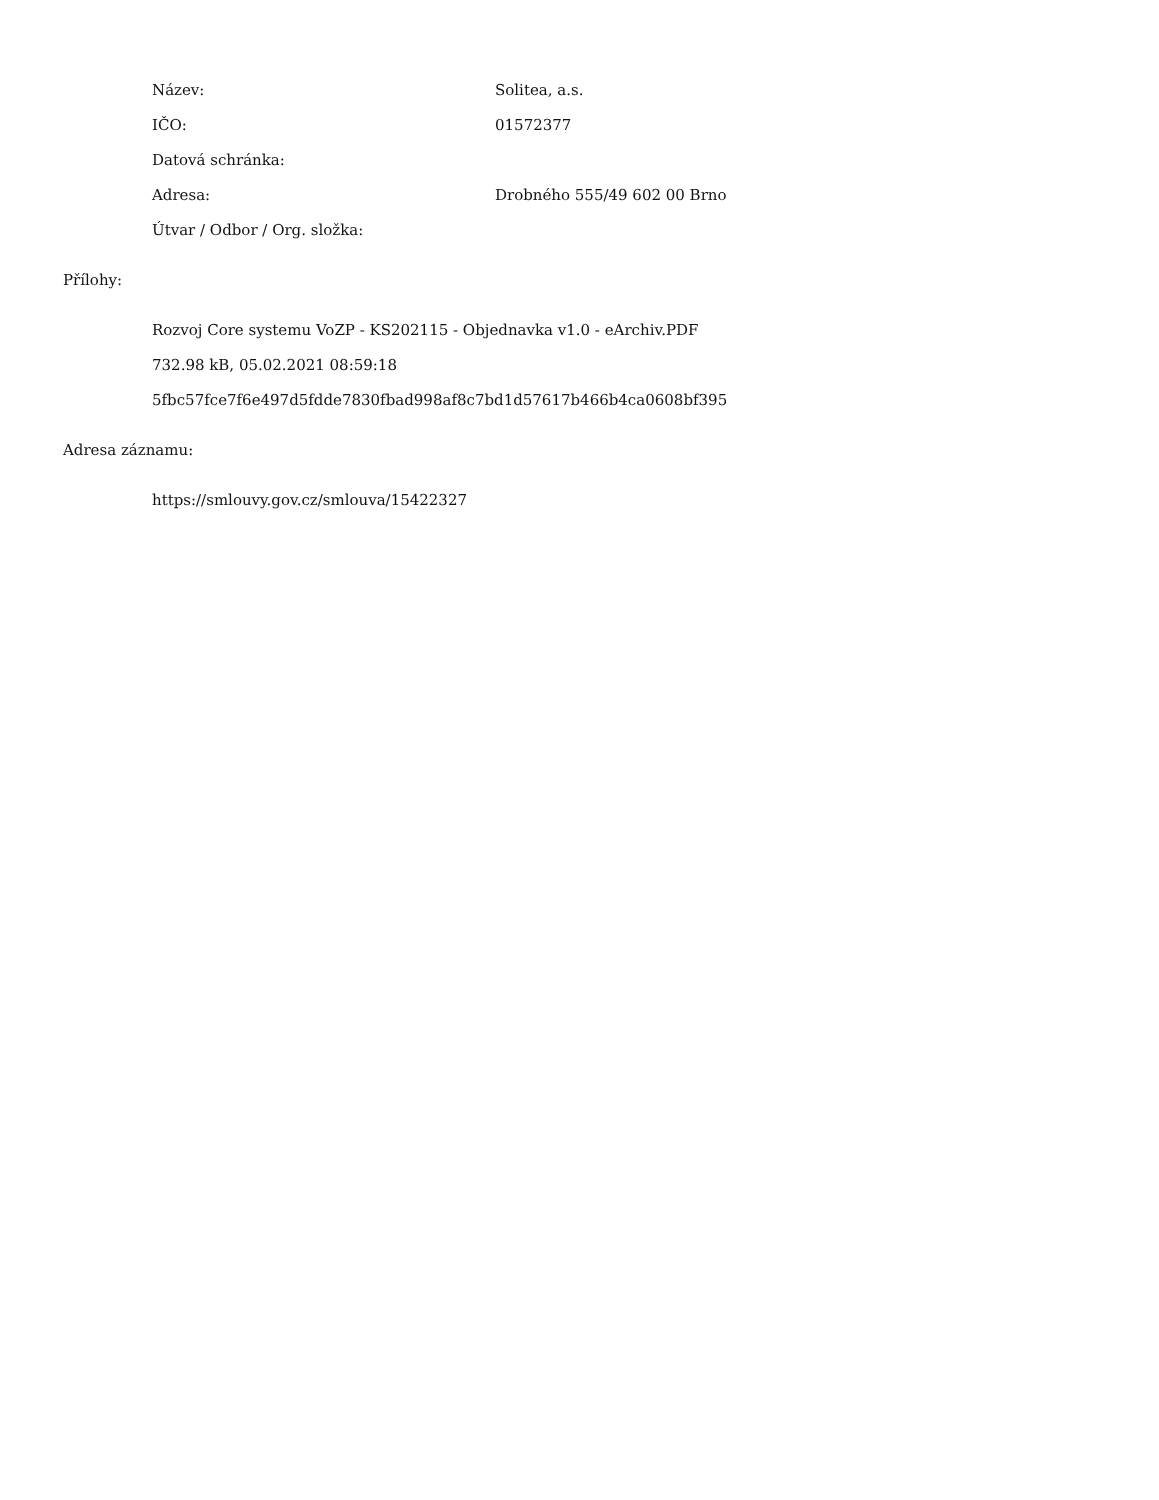Název: Solitea, a.s.
IČO: 01572377
Datová schránka:
Adresa: Drobného 555/49 602 00 Brno
Útvar / Odbor / Org. složka:
Přílohy:
Rozvoj Core systemu VoZP - KS202115 - Objednavka v1.0 - eArchiv.PDF
732.98 kB, 05.02.2021 08:59:18
5fbc57fce7f6e497d5fdde7830fbad998af8c7bd1d57617b466b4ca0608bf395
Adresa záznamu:
https://smlouvy.gov.cz/smlouva/15422327